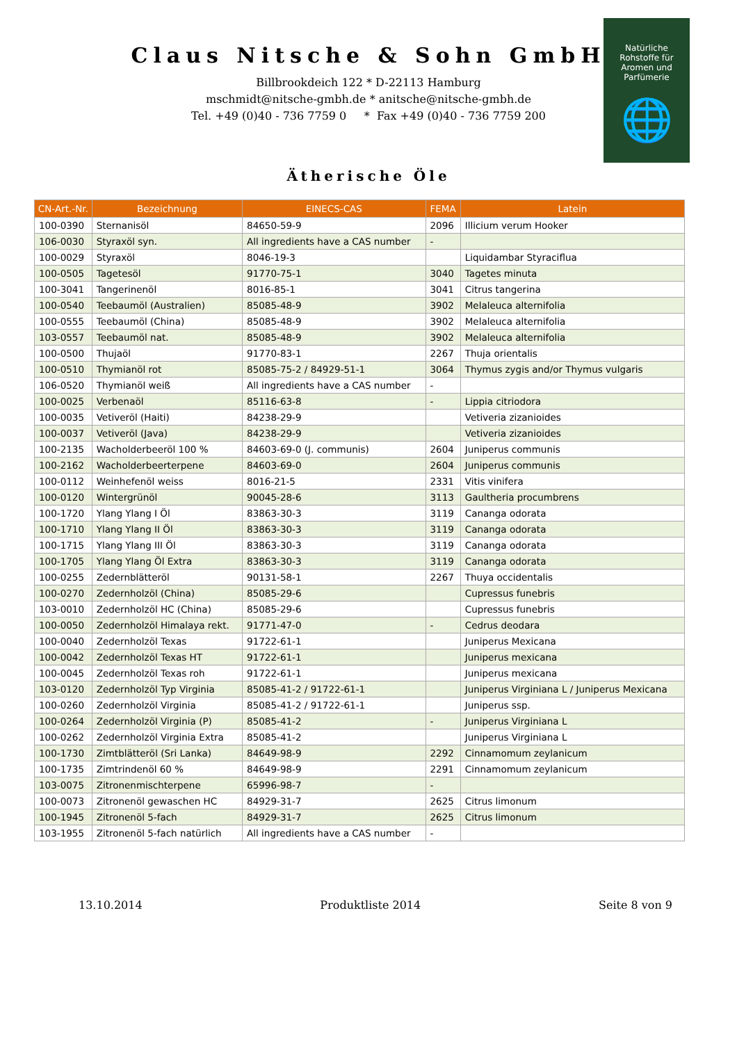Natürliche
Rohstoffe für
Aromen und
Parfümerie
🌐
Claus Nitsche & Sohn GmbH
Billbrookdeich 122 * D-22113 Hamburg
mschmidt@nitsche-gmbh.de * anitsche@nitsche-gmbh.de
Tel. +49 (0)40 - 736 7759 0 * Fax +49 (0)40 - 736 7759 200
Ätherische Öle
| CN-Art.-Nr. | Bezeichnung | EINECS-CAS | FEMA | Latein |
| --- | --- | --- | --- | --- |
| 100-0390 | Sternanisöl | 84650-59-9 | 2096 | Illicium verum Hooker |
| 106-0030 | Styraxöl syn. | All ingredients have a CAS number | - | |
| 100-0029 | Styraxöl | 8046-19-3 | | Liquidambar Styraciflua |
| 100-0505 | Tagetesöl | 91770-75-1 | 3040 | Tagetes minuta |
| 100-3041 | Tangerinenöl | 8016-85-1 | 3041 | Citrus tangerina |
| 100-0540 | Teebaumöl (Australien) | 85085-48-9 | 3902 | Melaleuca alternifolia |
| 100-0555 | Teebaumöl (China) | 85085-48-9 | 3902 | Melaleuca alternifolia |
| 103-0557 | Teebaumöl nat. | 85085-48-9 | 3902 | Melaleuca alternifolia |
| 100-0500 | Thujaöl | 91770-83-1 | 2267 | Thuja orientalis |
| 100-0510 | Thymianöl rot | 85085-75-2 / 84929-51-1 | 3064 | Thymus zygis and/or Thymus vulgaris |
| 106-0520 | Thymianöl weiß | All ingredients have a CAS number | - | |
| 100-0025 | Verbenaöl | 85116-63-8 | - | Lippia citriodora |
| 100-0035 | Vetiveröl (Haiti) | 84238-29-9 | | Vetiveria zizanioides |
| 100-0037 | Vetiveröl (Java) | 84238-29-9 | | Vetiveria zizanioides |
| 100-2135 | Wacholderbeeröl 100 % | 84603-69-0 (J. communis) | 2604 | Juniperus communis |
| 100-2162 | Wacholderbeerterpene | 84603-69-0 | 2604 | Juniperus communis |
| 100-0112 | Weinhefenöl weiss | 8016-21-5 | 2331 | Vitis vinifera |
| 100-0120 | Wintergrünöl | 90045-28-6 | 3113 | Gaultheria procumbrens |
| 100-1720 | Ylang Ylang I Öl | 83863-30-3 | 3119 | Cananga odorata |
| 100-1710 | Ylang Ylang II Öl | 83863-30-3 | 3119 | Cananga odorata |
| 100-1715 | Ylang Ylang III Öl | 83863-30-3 | 3119 | Cananga odorata |
| 100-1705 | Ylang Ylang Öl Extra | 83863-30-3 | 3119 | Cananga odorata |
| 100-0255 | Zedernblätteröl | 90131-58-1 | 2267 | Thuya occidentalis |
| 100-0270 | Zedernholzöl (China) | 85085-29-6 | | Cupressus funebris |
| 103-0010 | Zedernholzöl HC (China) | 85085-29-6 | | Cupressus funebris |
| 100-0050 | Zedernholzöl Himalaya rekt. | 91771-47-0 | - | Cedrus deodara |
| 100-0040 | Zedernholzöl Texas | 91722-61-1 | | Juniperus Mexicana |
| 100-0042 | Zedernholzöl Texas HT | 91722-61-1 | | Juniperus mexicana |
| 100-0045 | Zedernholzöl Texas roh | 91722-61-1 | | Juniperus mexicana |
| 103-0120 | Zedernholzöl Typ Virginia | 85085-41-2 / 91722-61-1 | | Juniperus Virginiana L / Juniperus Mexicana |
| 100-0260 | Zedernholzöl Virginia | 85085-41-2 / 91722-61-1 | | Juniperus ssp. |
| 100-0264 | Zedernholzöl Virginia (P) | 85085-41-2 | - | Juniperus Virginiana L |
| 100-0262 | Zedernholzöl Virginia Extra | 85085-41-2 | | Juniperus Virginiana L |
| 100-1730 | Zimtblätteröl (Sri Lanka) | 84649-98-9 | 2292 | Cinnamomum zeylanicum |
| 100-1735 | Zimtrindenöl 60 % | 84649-98-9 | 2291 | Cinnamomum zeylanicum |
| 103-0075 | Zitronenmischterpene | 65996-98-7 | - | |
| 100-0073 | Zitronenöl gewaschen HC | 84929-31-7 | 2625 | Citrus limonum |
| 100-1945 | Zitronenöl 5-fach | 84929-31-7 | 2625 | Citrus limonum |
| 103-1955 | Zitronenöl 5-fach natürlich | All ingredients have a CAS number | - | |
13.10.2014 Produktliste 2014 Seite 8 von 9